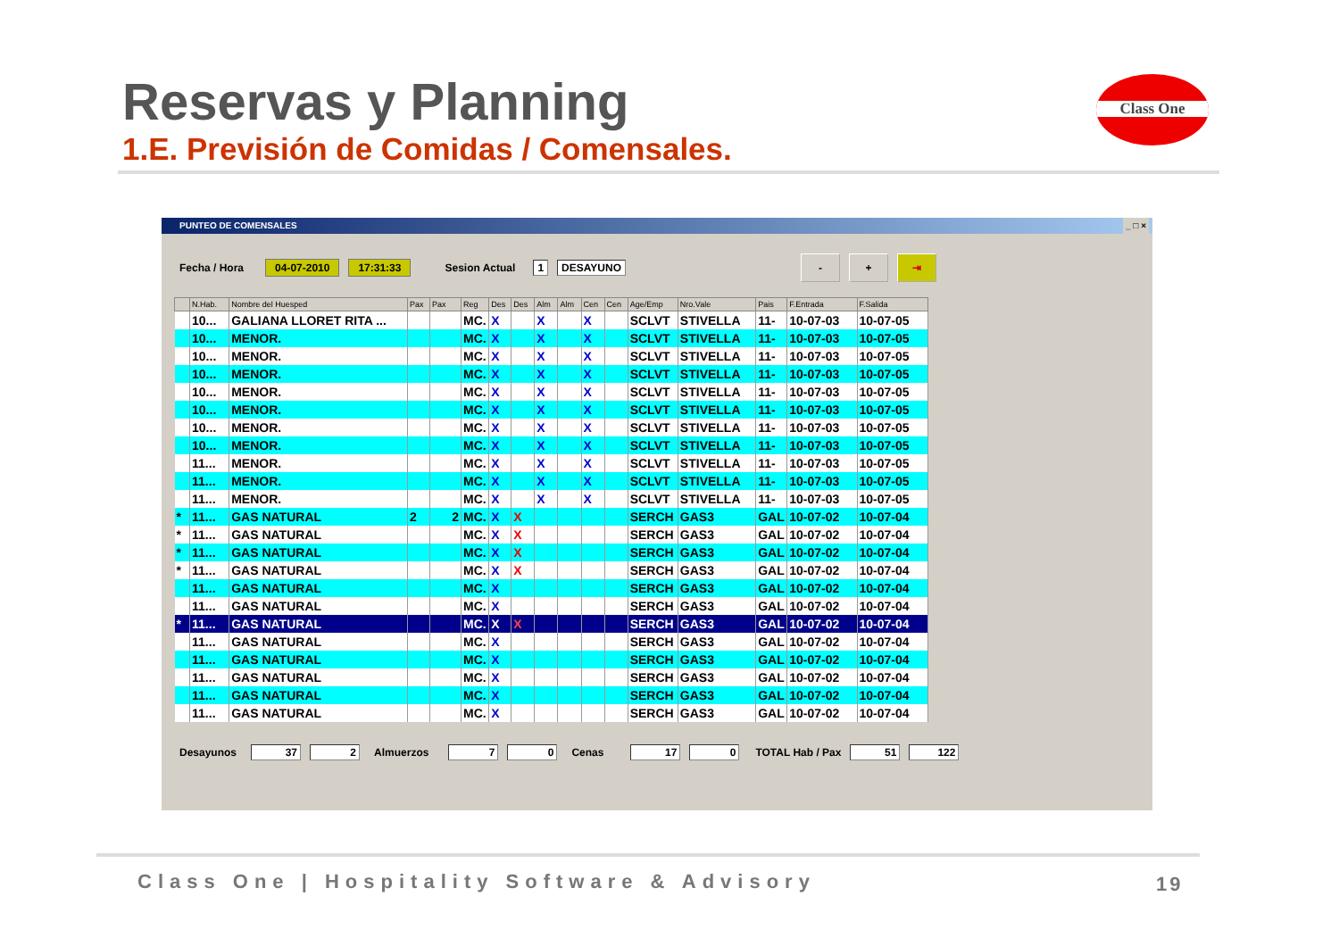Reservas y Planning
1.E. Previsión de Comidas / Comensales.
Class One
PUNTEO DE COMENSALES _ □ ×
Fecha / Hora 04-07-2010 17:31:33 Sesion Actual 1 DESAYUNO - + ⇥
| | N.Hab. | Nombre del Huesped | Pax | Pax | Reg | Des | Des | Alm | Alm | Cen | Cen | Age/Emp | Nro.Vale | Pais | F.Entrada | F.Salida |
| --- | --- | --- | --- | --- | --- | --- | --- | --- | --- | --- | --- | --- | --- | --- | --- | --- |
| | 10... | GALIANA LLORET RITA ... | | | MC. | X | | X | | X | | SCLVT | STIVELLA | 11- | 10-07-03 | 10-07-05 |
| | 10... | MENOR. | | | MC. | X | | X | | X | | SCLVT | STIVELLA | 11- | 10-07-03 | 10-07-05 |
| | 10... | MENOR. | | | MC. | X | | X | | X | | SCLVT | STIVELLA | 11- | 10-07-03 | 10-07-05 |
| | 10... | MENOR. | | | MC. | X | | X | | X | | SCLVT | STIVELLA | 11- | 10-07-03 | 10-07-05 |
| | 10... | MENOR. | | | MC. | X | | X | | X | | SCLVT | STIVELLA | 11- | 10-07-03 | 10-07-05 |
| | 10... | MENOR. | | | MC. | X | | X | | X | | SCLVT | STIVELLA | 11- | 10-07-03 | 10-07-05 |
| | 10... | MENOR. | | | MC. | X | | X | | X | | SCLVT | STIVELLA | 11- | 10-07-03 | 10-07-05 |
| | 10... | MENOR. | | | MC. | X | | X | | X | | SCLVT | STIVELLA | 11- | 10-07-03 | 10-07-05 |
| | 11... | MENOR. | | | MC. | X | | X | | X | | SCLVT | STIVELLA | 11- | 10-07-03 | 10-07-05 |
| | 11... | MENOR. | | | MC. | X | | X | | X | | SCLVT | STIVELLA | 11- | 10-07-03 | 10-07-05 |
| | 11... | MENOR. | | | MC. | X | | X | | X | | SCLVT | STIVELLA | 11- | 10-07-03 | 10-07-05 |
| * | 11... | GAS NATURAL | 2 | 2 | MC. | X | X | | | | | SERCH | GAS3 | GAL | 10-07-02 | 10-07-04 |
| * | 11... | GAS NATURAL | | | MC. | X | X | | | | | SERCH | GAS3 | GAL | 10-07-02 | 10-07-04 |
| * | 11... | GAS NATURAL | | | MC. | X | X | | | | | SERCH | GAS3 | GAL | 10-07-02 | 10-07-04 |
| * | 11... | GAS NATURAL | | | MC. | X | X | | | | | SERCH | GAS3 | GAL | 10-07-02 | 10-07-04 |
| | 11... | GAS NATURAL | | | MC. | X | | | | | | SERCH | GAS3 | GAL | 10-07-02 | 10-07-04 |
| | 11... | GAS NATURAL | | | MC. | X | | | | | | SERCH | GAS3 | GAL | 10-07-02 | 10-07-04 |
| * | 11... | GAS NATURAL | | | MC. | X | X | | | | | SERCH | GAS3 | GAL | 10-07-02 | 10-07-04 |
| | 11... | GAS NATURAL | | | MC. | X | | | | | | SERCH | GAS3 | GAL | 10-07-02 | 10-07-04 |
| | 11... | GAS NATURAL | | | MC. | X | | | | | | SERCH | GAS3 | GAL | 10-07-02 | 10-07-04 |
| | 11... | GAS NATURAL | | | MC. | X | | | | | | SERCH | GAS3 | GAL | 10-07-02 | 10-07-04 |
| | 11... | GAS NATURAL | | | MC. | X | | | | | | SERCH | GAS3 | GAL | 10-07-02 | 10-07-04 |
| | 11... | GAS NATURAL | | | MC. | X | | | | | | SERCH | GAS3 | GAL | 10-07-02 | 10-07-04 |
Desayunos 37 2 Almuerzos 7 0 Cenas 17 0 TOTAL Hab / Pax 51 122
Class One | Hospitality Software & Advisory
19